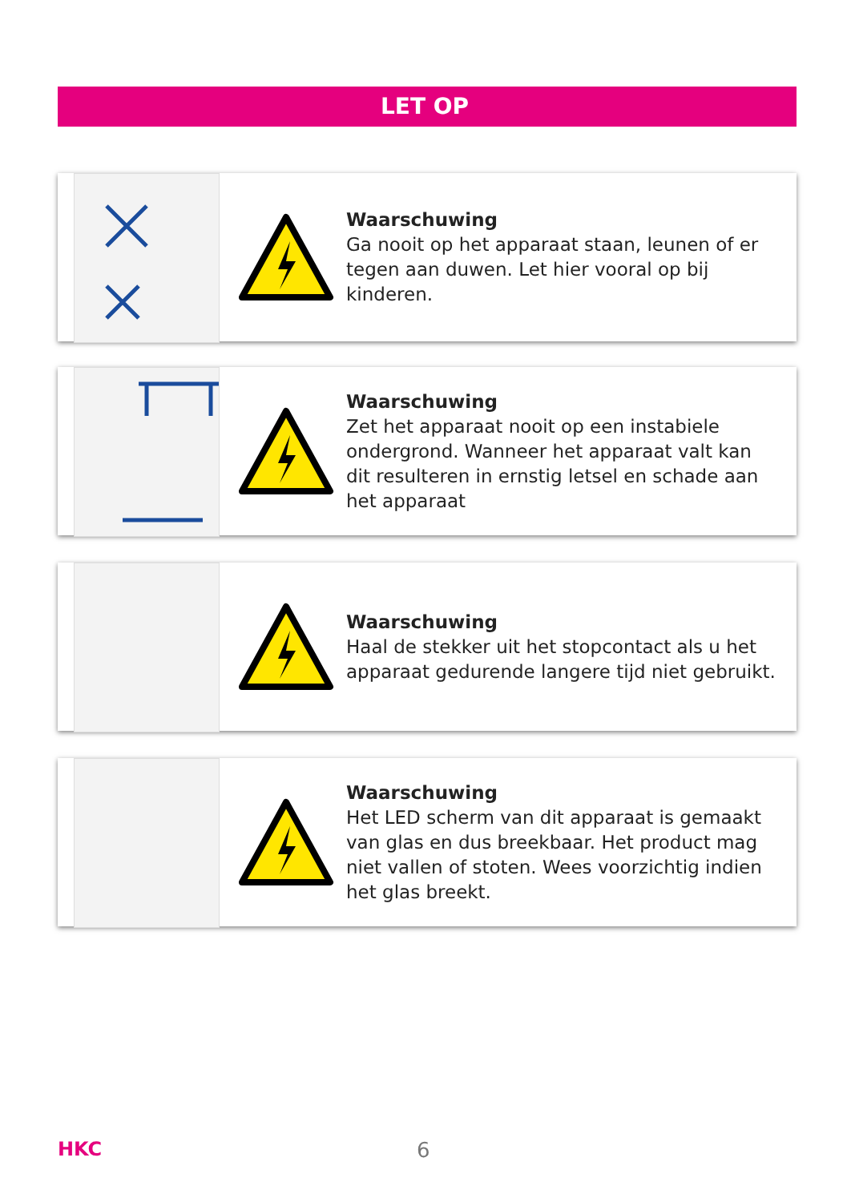LET OP
Waarschuwing
Ga nooit op het apparaat staan, leunen of er tegen aan duwen. Let hier vooral op bij kinderen.
Waarschuwing
Zet het apparaat nooit op een instabiele ondergrond. Wanneer het apparaat valt kan dit resulteren in ernstig letsel en schade aan het apparaat
Waarschuwing
Haal de stekker uit het stopcontact als u het apparaat gedurende langere tijd niet gebruikt.
Waarschuwing
Het LED scherm van dit apparaat is gemaakt van glas en dus breekbaar. Het product mag niet vallen of stoten. Wees voorzichtig indien het glas breekt.
HKC 6